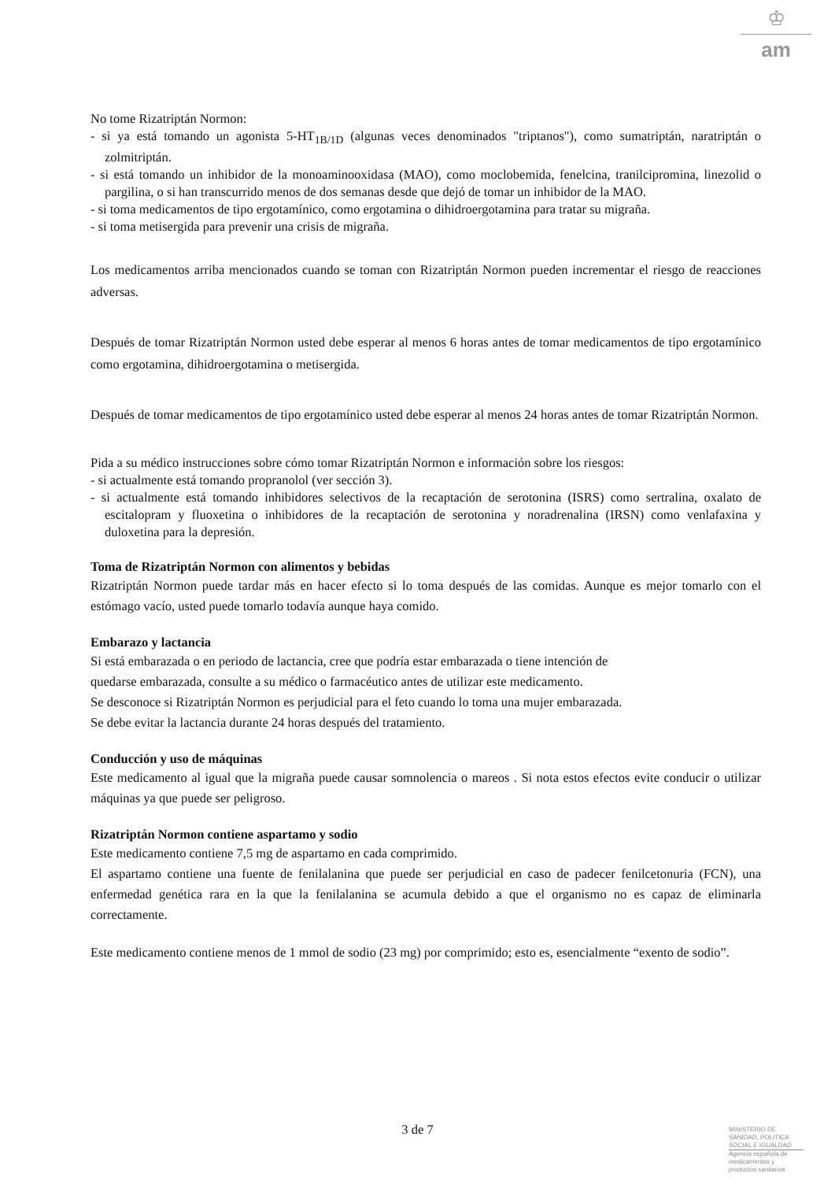♔
am
No tome Rizatriptán Normon:
- si ya está tomando un agonista 5-HT<sub>1B/1D</sub> (algunas veces denominados "triptanos"), como sumatriptán, naratriptán o zolmitriptán.
- si está tomando un inhibidor de la monoaminooxidasa (MAO), como moclobemida, fenelcina, tranilcipromina, linezolid o pargilina, o si han transcurrido menos de dos semanas desde que dejó de tomar un inhibidor de la MAO.
- si toma medicamentos de tipo ergotamínico, como ergotamina o dihidroergotamina para tratar su migraña.
- si toma metisergida para prevenir una crisis de migraña.
Los medicamentos arriba mencionados cuando se toman con Rizatriptán Normon pueden incrementar el riesgo de reacciones adversas.
Después de tomar Rizatriptán Normon usted debe esperar al menos 6 horas antes de tomar medicamentos de tipo ergotamínico como ergotamina, dihidroergotamina o metisergida.
Después de tomar medicamentos de tipo ergotamínico usted debe esperar al menos 24 horas antes de tomar Rizatriptán Normon.
Pida a su médico instrucciones sobre cómo tomar Rizatriptán Normon e información sobre los riesgos:
- si actualmente está tomando propranolol (ver sección 3).
- si actualmente está tomando inhibidores selectivos de la recaptación de serotonina (ISRS) como sertralina, oxalato de escitalopram y fluoxetina o inhibidores de la recaptación de serotonina y noradrenalina (IRSN) como venlafaxina y duloxetina para la depresión.
Toma de Rizatriptán Normon con alimentos y bebidas
Rizatriptán Normon puede tardar más en hacer efecto si lo toma después de las comidas. Aunque es mejor tomarlo con el estómago vacío, usted puede tomarlo todavía aunque haya comido.
Embarazo y lactancia
Si está embarazada o en periodo de lactancia, cree que podría estar embarazada o tiene intención de
quedarse embarazada, consulte a su médico o farmacéutico antes de utilizar este medicamento.
Se desconoce si Rizatriptán Normon es perjudicial para el feto cuando lo toma una mujer embarazada.
Se debe evitar la lactancia durante 24 horas después del tratamiento.
Conducción y uso de máquinas
Este medicamento al igual que la migraña puede causar somnolencia o mareos . Si nota estos efectos evite conducir o utilizar máquinas ya que puede ser peligroso.
Rizatriptán Normon contiene aspartamo y sodio
Este medicamento contiene 7,5 mg de aspartamo en cada comprimido.
El aspartamo contiene una fuente de fenilalanina que puede ser perjudicial en caso de padecer fenilcetonuria (FCN), una enfermedad genética rara en la que la fenilalanina se acumula debido a que el organismo no es capaz de eliminarla correctamente.
Este medicamento contiene menos de 1 mmol de sodio (23 mg) por comprimido; esto es, esencialmente “exento de sodio”.
3 de 7
MINISTERIO DE
SANIDAD, POLITICA
SOCIAL E IGUALDAD
Agencia española de
medicamentos y
productos sanitarios